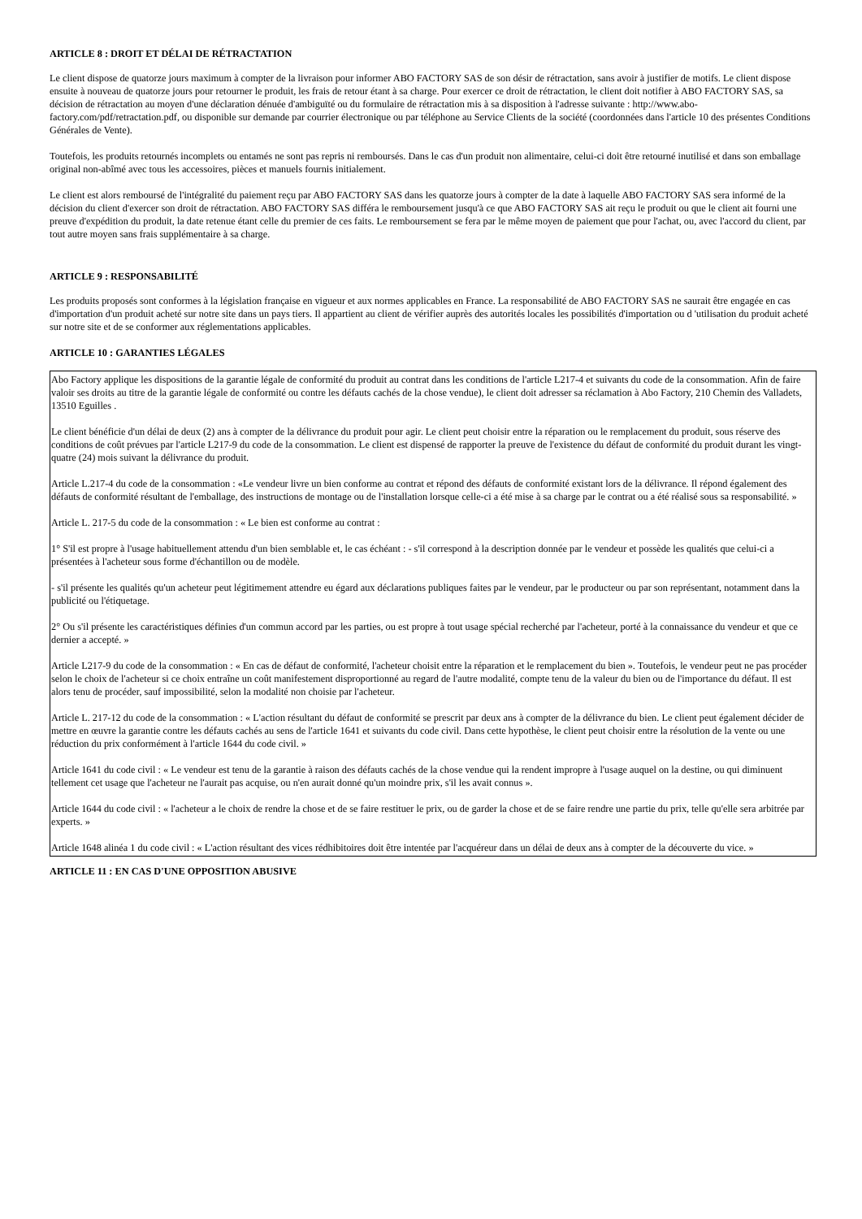ARTICLE 8 : DROIT ET DÉLAI DE RÉTRACTATION
Le client dispose de quatorze jours maximum à compter de la livraison pour informer ABO FACTORY SAS de son désir de rétractation, sans avoir à justifier de motifs. Le client dispose ensuite à nouveau de quatorze jours pour retourner le produit, les frais de retour étant à sa charge. Pour exercer ce droit de rétractation, le client doit notifier à ABO FACTORY SAS, sa décision de rétractation au moyen d'une déclaration dénuée d'ambiguïté ou du formulaire de rétractation mis à sa disposition à l'adresse suivante : http://www.abo-factory.com/pdf/retractation.pdf, ou disponible sur demande par courrier électronique ou par téléphone au Service Clients de la société (coordonnées dans l'article 10 des présentes Conditions Générales de Vente).
Toutefois, les produits retournés incomplets ou entamés ne sont pas repris ni remboursés. Dans le cas d'un produit non alimentaire, celui-ci doit être retourné inutilisé et dans son emballage original non-abîmé avec tous les accessoires, pièces et manuels fournis initialement.
Le client est alors remboursé de l'intégralité du paiement reçu par ABO FACTORY SAS dans les quatorze jours à compter de la date à laquelle ABO FACTORY SAS sera informé de la décision du client d'exercer son droit de rétractation. ABO FACTORY SAS différa le remboursement jusqu'à ce que ABO FACTORY SAS ait reçu le produit ou que le client ait fourni une preuve d'expédition du produit, la date retenue étant celle du premier de ces faits. Le remboursement se fera par le même moyen de paiement que pour l'achat, ou, avec l'accord du client, par tout autre moyen sans frais supplémentaire à sa charge.
ARTICLE 9 : RESPONSABILITÉ
Les produits proposés sont conformes à la législation française en vigueur et aux normes applicables en France. La responsabilité de ABO FACTORY SAS ne saurait être engagée en cas d'importation d'un produit acheté sur notre site dans un pays tiers. Il appartient au client de vérifier auprès des autorités locales les possibilités d'importation ou d 'utilisation du produit acheté sur notre site et de se conformer aux réglementations applicables.
ARTICLE 10 : GARANTIES LÉGALES
Abo Factory applique les dispositions de la garantie légale de conformité du produit au contrat dans les conditions de l'article L217-4 et suivants du code de la consommation. Afin de faire valoir ses droits au titre de la garantie légale de conformité ou contre les défauts cachés de la chose vendue), le client doit adresser sa réclamation à Abo Factory, 210 Chemin des Valladets, 13510 Eguilles .
Le client bénéficie d'un délai de deux (2) ans à compter de la délivrance du produit pour agir. Le client peut choisir entre la réparation ou le remplacement du produit, sous réserve des conditions de coût prévues par l'article L217-9 du code de la consommation. Le client est dispensé de rapporter la preuve de l'existence du défaut de conformité du produit durant les vingt-quatre (24) mois suivant la délivrance du produit.
Article L.217-4 du code de la consommation : «Le vendeur livre un bien conforme au contrat et répond des défauts de conformité existant lors de la délivrance. Il répond également des défauts de conformité résultant de l'emballage, des instructions de montage ou de l'installation lorsque celle-ci a été mise à sa charge par le contrat ou a été réalisé sous sa responsabilité. »
Article L. 217-5 du code de la consommation : « Le bien est conforme au contrat :
1° S'il est propre à l'usage habituellement attendu d'un bien semblable et, le cas échéant : - s'il correspond à la description donnée par le vendeur et possède les qualités que celui-ci a présentées à l'acheteur sous forme d'échantillon ou de modèle.
- s'il présente les qualités qu'un acheteur peut légitimement attendre eu égard aux déclarations publiques faites par le vendeur, par le producteur ou par son représentant, notamment dans la publicité ou l'étiquetage.
2° Ou s'il présente les caractéristiques définies d'un commun accord par les parties, ou est propre à tout usage spécial recherché par l'acheteur, porté à la connaissance du vendeur et que ce dernier a accepté. »
Article L217-9 du code de la consommation : « En cas de défaut de conformité, l'acheteur choisit entre la réparation et le remplacement du bien ». Toutefois, le vendeur peut ne pas procéder selon le choix de l'acheteur si ce choix entraîne un coût manifestement disproportionné au regard de l'autre modalité, compte tenu de la valeur du bien ou de l'importance du défaut. Il est alors tenu de procéder, sauf impossibilité, selon la modalité non choisie par l'acheteur.
Article L. 217-12 du code de la consommation : « L'action résultant du défaut de conformité se prescrit par deux ans à compter de la délivrance du bien. Le client peut également décider de mettre en œuvre la garantie contre les défauts cachés au sens de l'article 1641 et suivants du code civil. Dans cette hypothèse, le client peut choisir entre la résolution de la vente ou une réduction du prix conformément à l'article 1644 du code civil. »
Article 1641 du code civil : « Le vendeur est tenu de la garantie à raison des défauts cachés de la chose vendue qui la rendent impropre à l'usage auquel on la destine, ou qui diminuent tellement cet usage que l'acheteur ne l'aurait pas acquise, ou n'en aurait donné qu'un moindre prix, s'il les avait connus ».
Article 1644 du code civil : « l'acheteur a le choix de rendre la chose et de se faire restituer le prix, ou de garder la chose et de se faire rendre une partie du prix, telle qu'elle sera arbitrée par experts. »
Article 1648 alinéa 1 du code civil : « L'action résultant des vices rédhibitoires doit être intentée par l'acquéreur dans un délai de deux ans à compter de la découverte du vice. »
ARTICLE 11 : EN CAS D'UNE OPPOSITION ABUSIVE